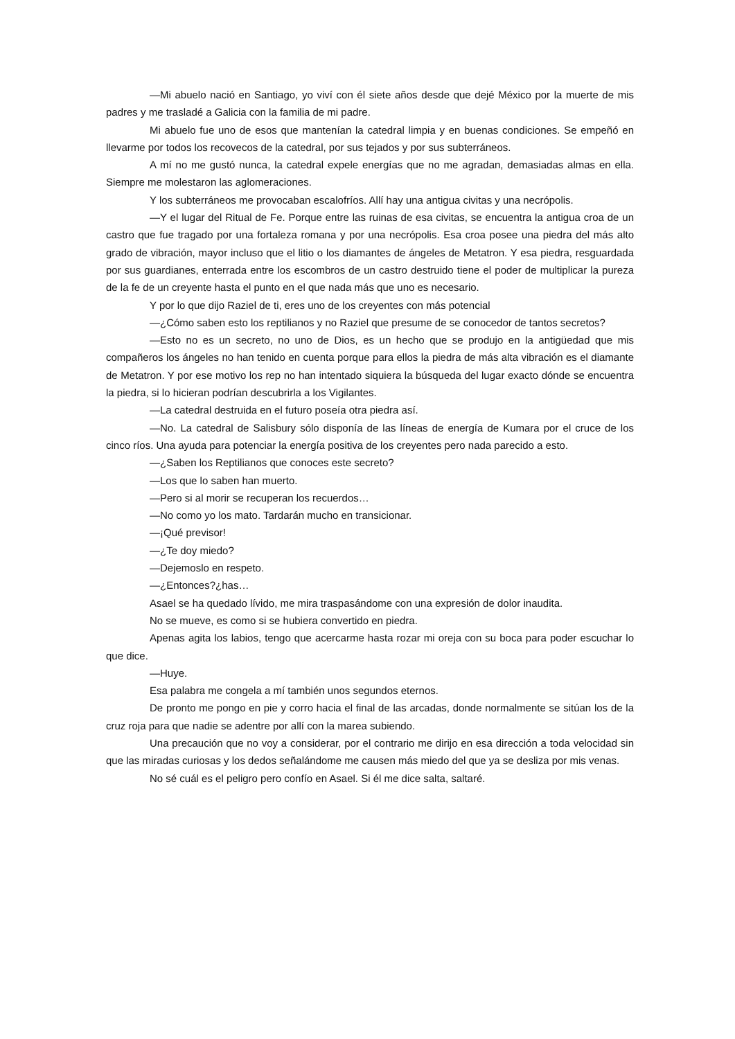—Mi abuelo nació en Santiago, yo viví con él siete años desde que dejé México por la muerte de mis padres y me trasladé a Galicia con la familia de mi padre.
Mi abuelo fue uno de esos que mantenían la catedral limpia y en buenas condiciones. Se empeñó en llevarme por todos los recovecos de la catedral, por sus tejados y por sus subterráneos.
A mí no me gustó nunca, la catedral expele energías que no me agradan, demasiadas almas en ella. Siempre me molestaron las aglomeraciones.
Y los subterráneos me provocaban escalofríos. Allí hay una antigua civitas y una necrópolis.
—Y el lugar del Ritual de Fe. Porque entre las ruinas de esa civitas, se encuentra la antigua croa de un castro que fue tragado por una fortaleza romana y por una necrópolis. Esa croa posee una piedra del más alto grado de vibración, mayor incluso que el litio o los diamantes de ángeles de Metatron. Y esa piedra, resguardada por sus guardianes, enterrada entre los escombros de un castro destruido tiene el poder de multiplicar la pureza de la fe de un creyente hasta el punto en el que nada más que uno es necesario.
Y por lo que dijo Raziel de ti, eres uno de los creyentes con más potencial
—¿Cómo saben esto los reptilianos y no Raziel que presume de se conocedor de tantos secretos?
—Esto no es un secreto, no uno de Dios, es un hecho que se produjo en la antigüedad que mis compañeros los ángeles no han tenido en cuenta porque para ellos la piedra de más alta vibración es el diamante de Metatron. Y por ese motivo los rep no han intentado siquiera la búsqueda del lugar exacto dónde se encuentra la piedra, si lo hicieran podrían descubrirla a los Vigilantes.
—La catedral destruida en el futuro poseía otra piedra así.
—No. La catedral de Salisbury sólo disponía de las líneas de energía de Kumara por el cruce de los cinco ríos. Una ayuda para potenciar la energía positiva de los creyentes pero nada parecido a esto.
—¿Saben los Reptilianos que conoces este secreto?
—Los que lo saben han muerto.
—Pero si al morir se recuperan los recuerdos…
—No como yo los mato. Tardarán mucho en transicionar.
—¡Qué previsor!
—¿Te doy miedo?
—Dejemoslo en respeto.
—¿Entonces?¿has…
Asael se ha quedado lívido, me mira traspasándome con una expresión de dolor inaudita.
No se mueve, es como si se hubiera convertido en piedra.
Apenas agita los labios, tengo que acercarme hasta rozar mi oreja con su boca para poder escuchar lo que dice.
—Huye.
Esa palabra me congela a mí también unos segundos eternos.
De pronto me pongo en pie y corro hacia el final de las arcadas, donde normalmente se sitúan los de la cruz roja para que nadie se adentre por allí con la marea subiendo.
Una precaución que no voy a considerar, por el contrario me dirijo en esa dirección a toda velocidad sin que las miradas curiosas y los dedos señalándome me causen más miedo del que ya se desliza por mis venas.
No sé cuál es el peligro pero confío en Asael. Si él me dice salta, saltaré.